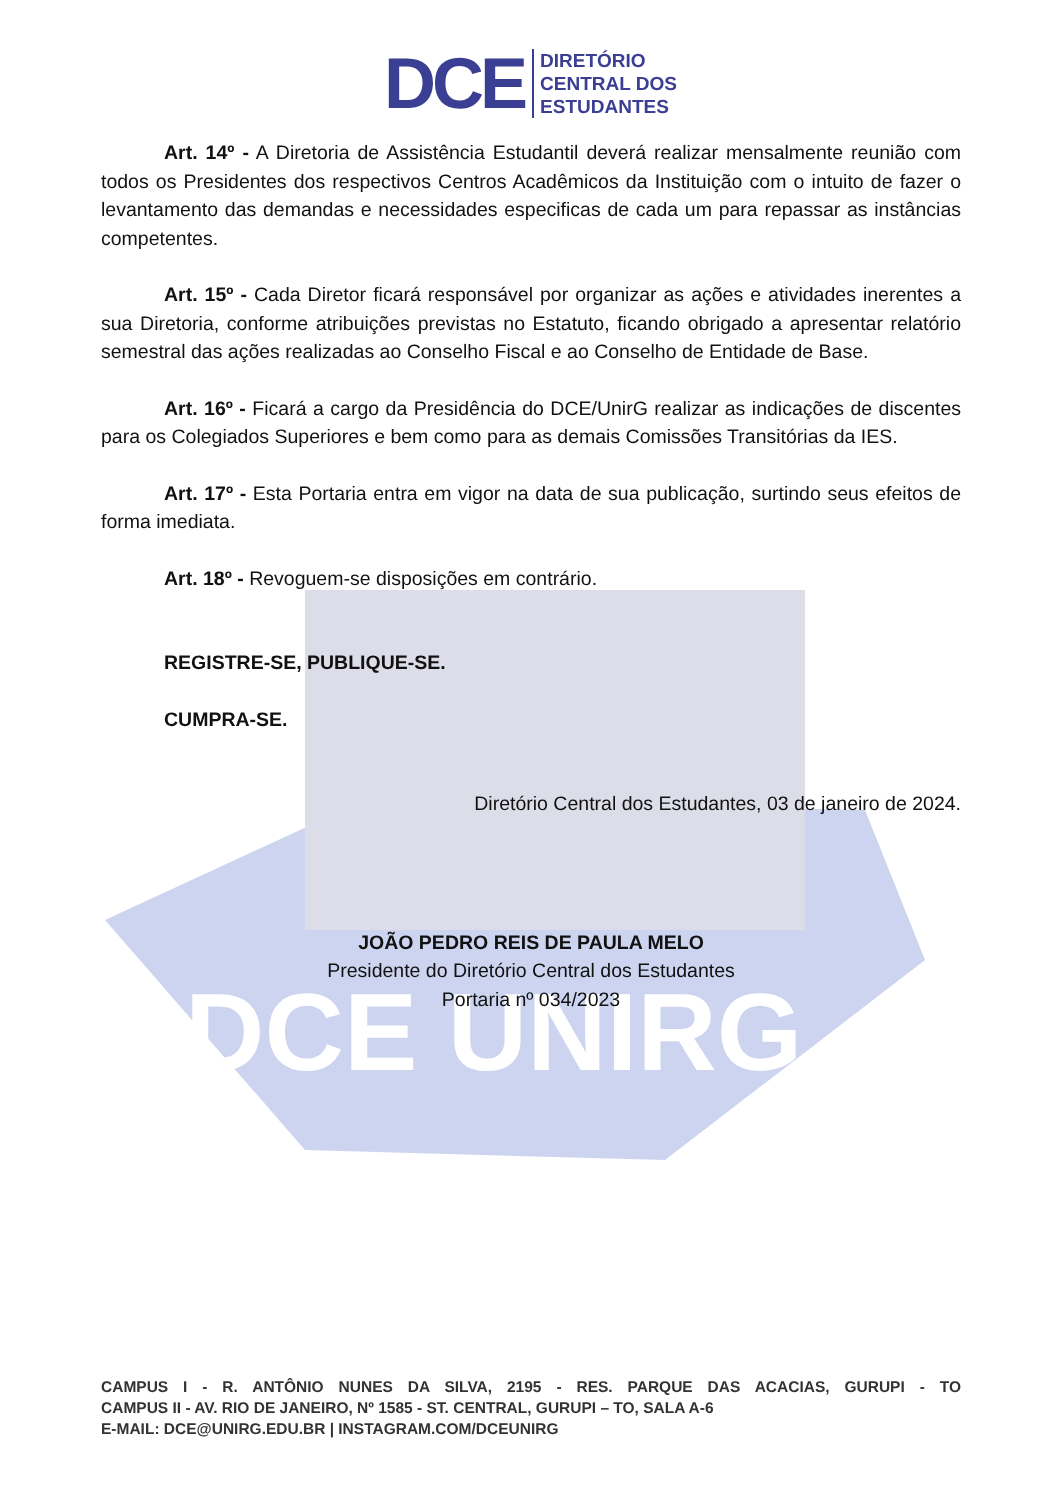DCE UNIRG
DCE
DIRETÓRIO
CENTRAL DOS
ESTUDANTES
Art. 14º - A Diretoria de Assistência Estudantil deverá realizar mensalmente reunião com todos os Presidentes dos respectivos Centros Acadêmicos da Instituição com o intuito de fazer o levantamento das demandas e necessidades especificas de cada um para repassar as instâncias competentes.
Art. 15º - Cada Diretor ficará responsável por organizar as ações e atividades inerentes a sua Diretoria, conforme atribuições previstas no Estatuto, ficando obrigado a apresentar relatório semestral das ações realizadas ao Conselho Fiscal e ao Conselho de Entidade de Base.
Art. 16º - Ficará a cargo da Presidência do DCE/UnirG realizar as indicações de discentes para os Colegiados Superiores e bem como para as demais Comissões Transitórias da IES.
Art. 17º - Esta Portaria entra em vigor na data de sua publicação, surtindo seus efeitos de forma imediata.
Art. 18º - Revoguem-se disposições em contrário.
REGISTRE-SE, PUBLIQUE-SE.
CUMPRA-SE.
Diretório Central dos Estudantes, 03 de janeiro de 2024.
JOÃO PEDRO REIS DE PAULA MELO
Presidente do Diretório Central dos Estudantes
Portaria nº 034/2023
CAMPUS I - R. ANTÔNIO NUNES DA SILVA, 2195 - RES. PARQUE DAS ACACIAS, GURUPI - TO
CAMPUS II - AV. RIO DE JANEIRO, Nº 1585 - ST. CENTRAL, GURUPI – TO, SALA A-6
E-MAIL: DCE@UNIRG.EDU.BR | INSTAGRAM.COM/DCEUNIRG